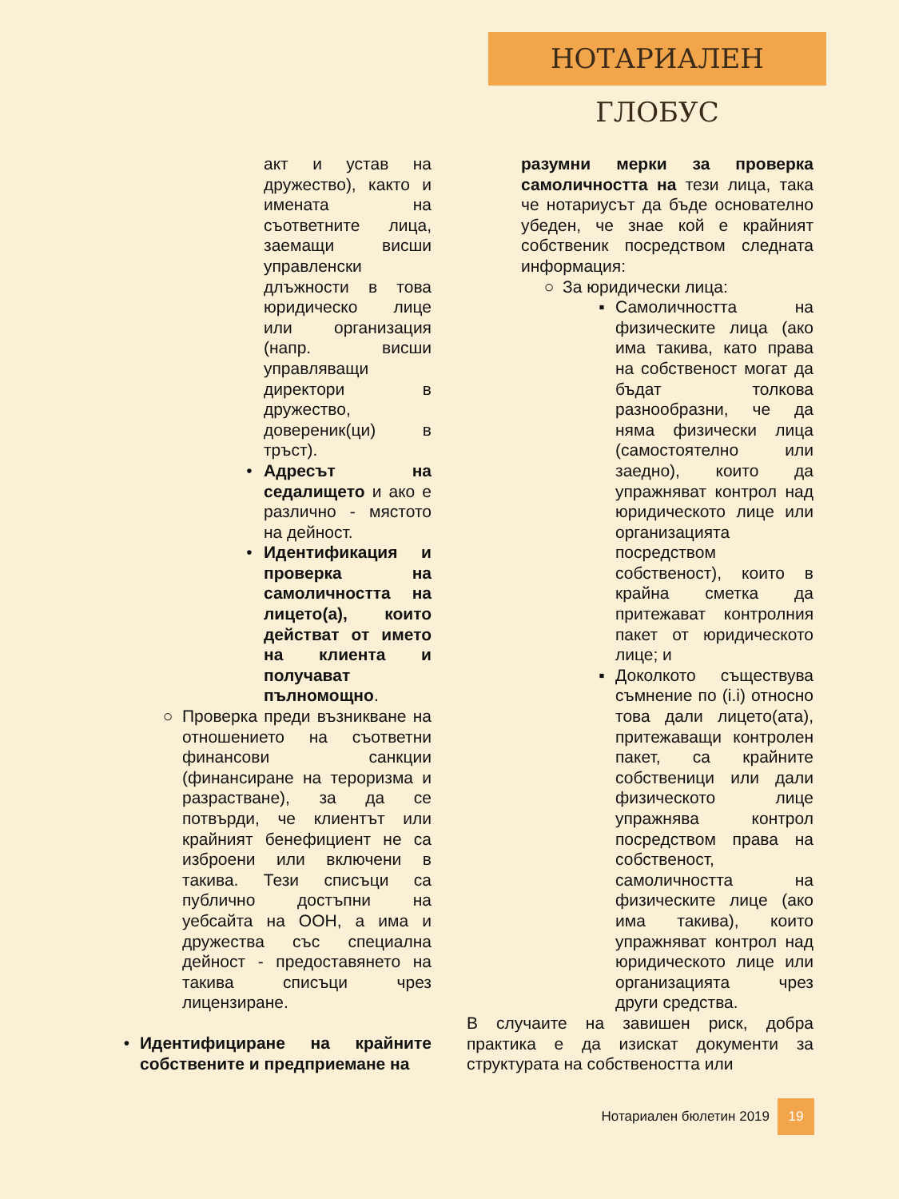НОТАРИАЛЕН ГЛОБУС
акт и устав на дружество), както и имената на съответните лица, заемащи висши управленски длъжности в това юридическо лице или организация (напр. висши управляващи директори в дружество, доверени­к(ци) в тръст).
• Адресът на седалището и ако е различно - мястото на дейност.
• Идентификация и проверка на самоличността на лицето(а), които действат от името на клиента и получават пълномощно.
○ Проверка преди възникване на отношението на съответни финансови санкции (финансиране на тероризма и разрастване), за да се потвърди, че клиентът или крайният бенефициент не са изброени или включени в такива. Тези списъци са публично достъпни на уебсайта на ООН, а има и дружества със специална дейност - предоставянето на такива списъци чрез лицензиране.
• Идентифициране на крайните собствените и предприемане на
разумни мерки за проверка самоличността на тези лица, така че нотариусът да бъде основателно убеден, че знае кой е крайният собственик посредством следната информация:
○ За юридически лица:
▪ Самоличността на физическите лица (ако има такива, като права на собственост могат да бъдат толкова разнообразни, че да няма физически лица (самостоятелно или заедно), които да упражняват контрол над юридическото лице или организацията посредством собственост), които в крайна сметка да притежават контролния пакет от юридическото лице; и
▪ Доколкото съществува съмнение по (i.i) относно това дали лицето(ата), притежаващи контролен пакет, са крайните собственици или дали физическото лице упражнява контрол посредством права на собственост, самоличността на физическите лице (ако има такива), които упражняват контрол над юридическото лице или организацията чрез други средства.
В случаите на завишен риск, добра практика е да изискат документи за структурата на собствеността или
Нотариален бюлетин 2019 19